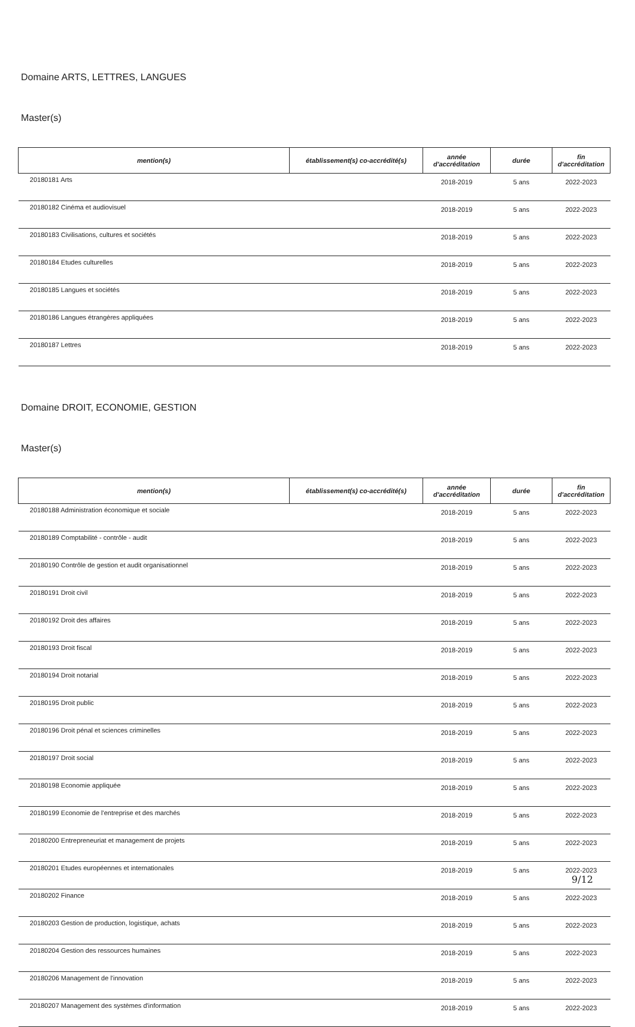Domaine ARTS, LETTRES, LANGUES
Master(s)
| mention(s) | établissement(s) co-accrédité(s) | année d'accréditation | durée | fin d'accréditation |
| --- | --- | --- | --- | --- |
| 20180181 Arts | | 2018-2019 | 5 ans | 2022-2023 |
| 20180182 Cinéma et audiovisuel | | 2018-2019 | 5 ans | 2022-2023 |
| 20180183 Civilisations, cultures et sociétés | | 2018-2019 | 5 ans | 2022-2023 |
| 20180184 Etudes culturelles | | 2018-2019 | 5 ans | 2022-2023 |
| 20180185 Langues et sociétés | | 2018-2019 | 5 ans | 2022-2023 |
| 20180186 Langues étrangères appliquées | | 2018-2019 | 5 ans | 2022-2023 |
| 20180187 Lettres | | 2018-2019 | 5 ans | 2022-2023 |
Domaine DROIT, ECONOMIE, GESTION
Master(s)
| mention(s) | établissement(s) co-accrédité(s) | année d'accréditation | durée | fin d'accréditation |
| --- | --- | --- | --- | --- |
| 20180188 Administration économique et sociale | | 2018-2019 | 5 ans | 2022-2023 |
| 20180189 Comptabilité - contrôle - audit | | 2018-2019 | 5 ans | 2022-2023 |
| 20180190 Contrôle de gestion et audit organisationnel | | 2018-2019 | 5 ans | 2022-2023 |
| 20180191 Droit civil | | 2018-2019 | 5 ans | 2022-2023 |
| 20180192 Droit des affaires | | 2018-2019 | 5 ans | 2022-2023 |
| 20180193 Droit fiscal | | 2018-2019 | 5 ans | 2022-2023 |
| 20180194 Droit notarial | | 2018-2019 | 5 ans | 2022-2023 |
| 20180195 Droit public | | 2018-2019 | 5 ans | 2022-2023 |
| 20180196 Droit pénal et sciences criminelles | | 2018-2019 | 5 ans | 2022-2023 |
| 20180197 Droit social | | 2018-2019 | 5 ans | 2022-2023 |
| 20180198 Economie appliquée | | 2018-2019 | 5 ans | 2022-2023 |
| 20180199 Economie de l'entreprise et des marchés | | 2018-2019 | 5 ans | 2022-2023 |
| 20180200 Entrepreneuriat et management de projets | | 2018-2019 | 5 ans | 2022-2023 |
| 20180201 Etudes européennes et internationales | | 2018-2019 | 5 ans | 2022-2023 |
| 20180202 Finance | | 2018-2019 | 5 ans | 2022-2023 |
| 20180203 Gestion de production, logistique, achats | | 2018-2019 | 5 ans | 2022-2023 |
| 20180204 Gestion des ressources humaines | | 2018-2019 | 5 ans | 2022-2023 |
| 20180206 Management de l'innovation | | 2018-2019 | 5 ans | 2022-2023 |
| 20180207 Management des systèmes d'information | | 2018-2019 | 5 ans | 2022-2023 |
9/12